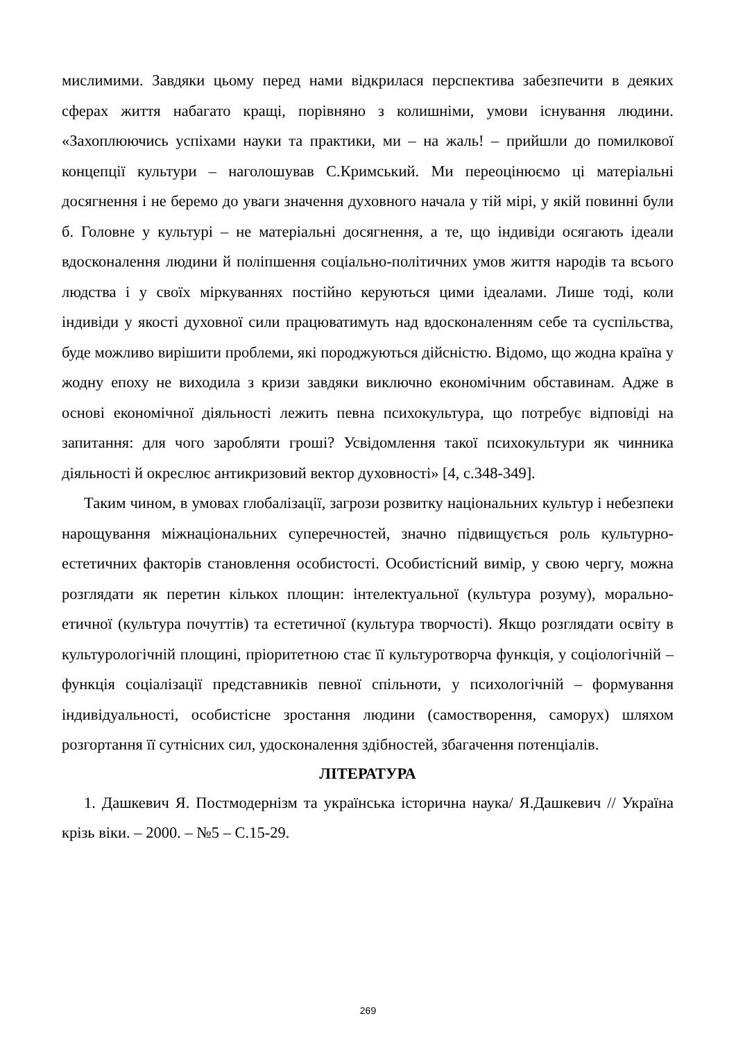мислимими. Завдяки цьому перед нами відкрилася перспектива забезпечити в деяких сферах життя набагато кращі, порівняно з колишніми, умови існування людини. «Захоплюючись успіхами науки та практики, ми – на жаль! – прийшли до помилкової концепції культури – наголошував С.Кримський. Ми переоцінюємо ці матеріальні досягнення і не беремо до уваги значення духовного начала у тій мірі, у якій повинні були б. Головне у культурі – не матеріальні досягнення, а те, що індивіди осягають ідеали вдосконалення людини й поліпшення соціально-політичних умов життя народів та всього людства і у своїх міркуваннях постійно керуються цими ідеалами. Лише тоді, коли індивіди у якості духовної сили працюватимуть над вдосконаленням себе та суспільства, буде можливо вирішити проблеми, які породжуються дійсністю. Відомо, що жодна країна у жодну епоху не виходила з кризи завдяки виключно економічним обставинам. Адже в основі економічної діяльності лежить певна психокультура, що потребує відповіді на запитання: для чого заробляти гроші? Усвідомлення такої психокультури як чинника діяльності й окреслює антикризовий вектор духовності» [4, с.348-349].
Таким чином, в умовах глобалізації, загрози розвитку національних культур і небезпеки нарощування міжнаціональних суперечностей, значно підвищується роль культурно-естетичних факторів становлення особистості. Особистісний вимір, у свою чергу, можна розглядати як перетин кількох площин: інтелектуальної (культура розуму), морально-етичної (культура почуттів) та естетичної (культура творчості). Якщо розглядати освіту в культурологічній площині, пріоритетною стає її культуротворча функція, у соціологічній – функція соціалізації представників певної спільноти, у психологічній – формування індивідуальності, особистісне зростання людини (самостворення, саморух) шляхом розгортання її сутнісних сил, удосконалення здібностей, збагачення потенціалів.
ЛІТЕРАТУРА
1. Дашкевич Я. Постмодернізм та українська історична наука/ Я.Дашкевич // Україна крізь віки. – 2000. – №5 – С.15-29.
269